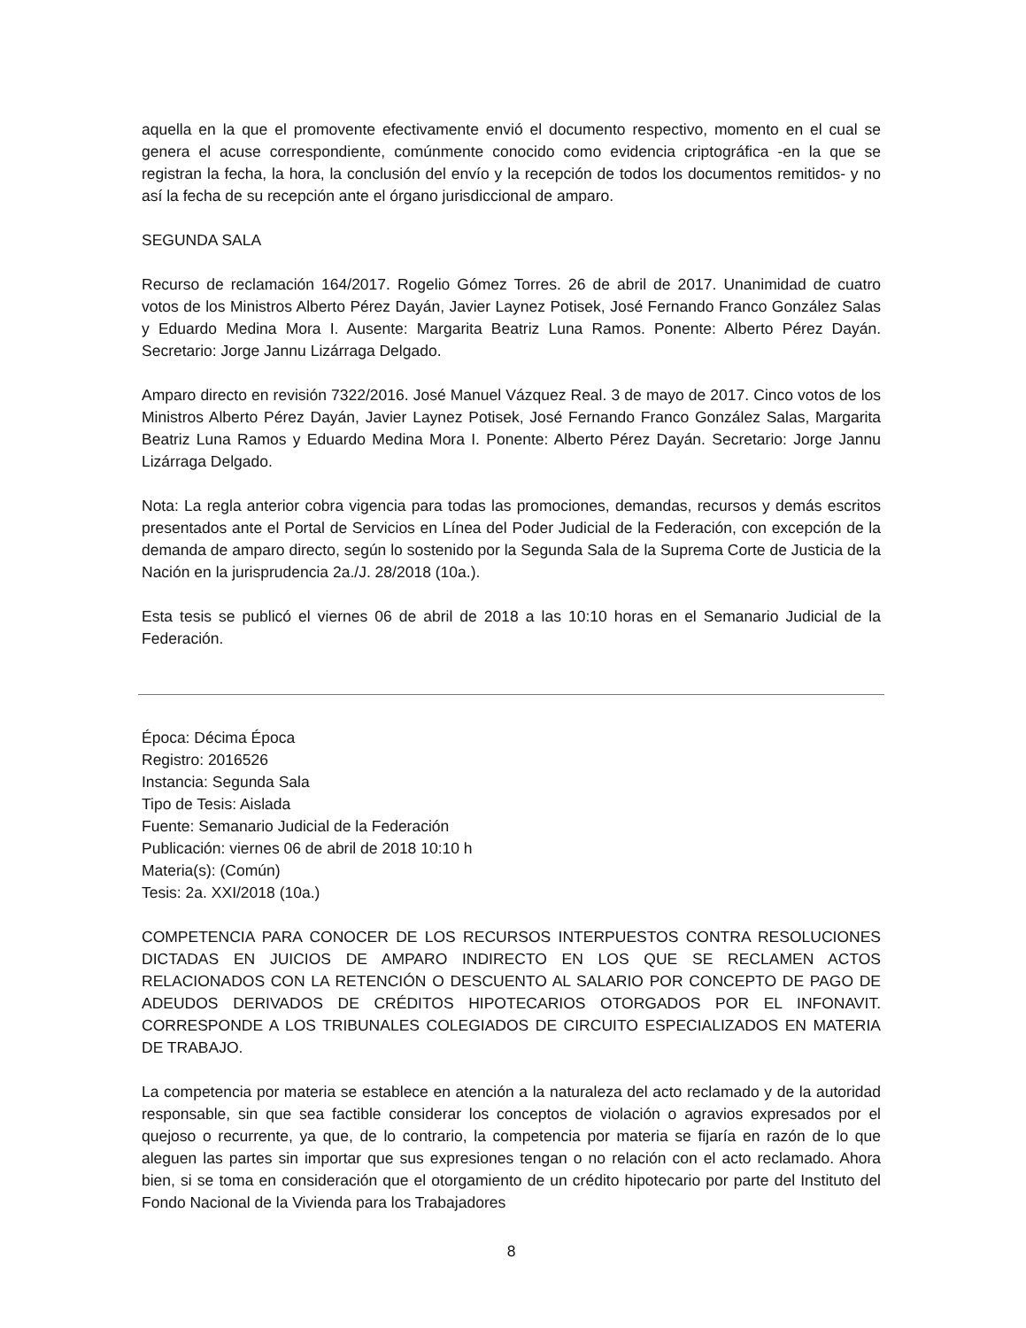aquella en la que el promovente efectivamente envió el documento respectivo, momento en el cual se genera el acuse correspondiente, comúnmente conocido como evidencia criptográfica -en la que se registran la fecha, la hora, la conclusión del envío y la recepción de todos los documentos remitidos- y no así la fecha de su recepción ante el órgano jurisdiccional de amparo.
SEGUNDA SALA
Recurso de reclamación 164/2017. Rogelio Gómez Torres. 26 de abril de 2017. Unanimidad de cuatro votos de los Ministros Alberto Pérez Dayán, Javier Laynez Potisek, José Fernando Franco González Salas y Eduardo Medina Mora I. Ausente: Margarita Beatriz Luna Ramos. Ponente: Alberto Pérez Dayán. Secretario: Jorge Jannu Lizárraga Delgado.
Amparo directo en revisión 7322/2016. José Manuel Vázquez Real. 3 de mayo de 2017. Cinco votos de los Ministros Alberto Pérez Dayán, Javier Laynez Potisek, José Fernando Franco González Salas, Margarita Beatriz Luna Ramos y Eduardo Medina Mora I. Ponente: Alberto Pérez Dayán. Secretario: Jorge Jannu Lizárraga Delgado.
Nota: La regla anterior cobra vigencia para todas las promociones, demandas, recursos y demás escritos presentados ante el Portal de Servicios en Línea del Poder Judicial de la Federación, con excepción de la demanda de amparo directo, según lo sostenido por la Segunda Sala de la Suprema Corte de Justicia de la Nación en la jurisprudencia 2a./J. 28/2018 (10a.).
Esta tesis se publicó el viernes 06 de abril de 2018 a las 10:10 horas en el Semanario Judicial de la Federación.
Época: Décima Época
Registro: 2016526
Instancia: Segunda Sala
Tipo de Tesis: Aislada
Fuente: Semanario Judicial de la Federación
Publicación: viernes 06 de abril de 2018 10:10 h
Materia(s): (Común)
Tesis: 2a. XXI/2018 (10a.)
COMPETENCIA PARA CONOCER DE LOS RECURSOS INTERPUESTOS CONTRA RESOLUCIONES DICTADAS EN JUICIOS DE AMPARO INDIRECTO EN LOS QUE SE RECLAMEN ACTOS RELACIONADOS CON LA RETENCIÓN O DESCUENTO AL SALARIO POR CONCEPTO DE PAGO DE ADEUDOS DERIVADOS DE CRÉDITOS HIPOTECARIOS OTORGADOS POR EL INFONAVIT. CORRESPONDE A LOS TRIBUNALES COLEGIADOS DE CIRCUITO ESPECIALIZADOS EN MATERIA DE TRABAJO.
La competencia por materia se establece en atención a la naturaleza del acto reclamado y de la autoridad responsable, sin que sea factible considerar los conceptos de violación o agravios expresados por el quejoso o recurrente, ya que, de lo contrario, la competencia por materia se fijaría en razón de lo que aleguen las partes sin importar que sus expresiones tengan o no relación con el acto reclamado. Ahora bien, si se toma en consideración que el otorgamiento de un crédito hipotecario por parte del Instituto del Fondo Nacional de la Vivienda para los Trabajadores
8